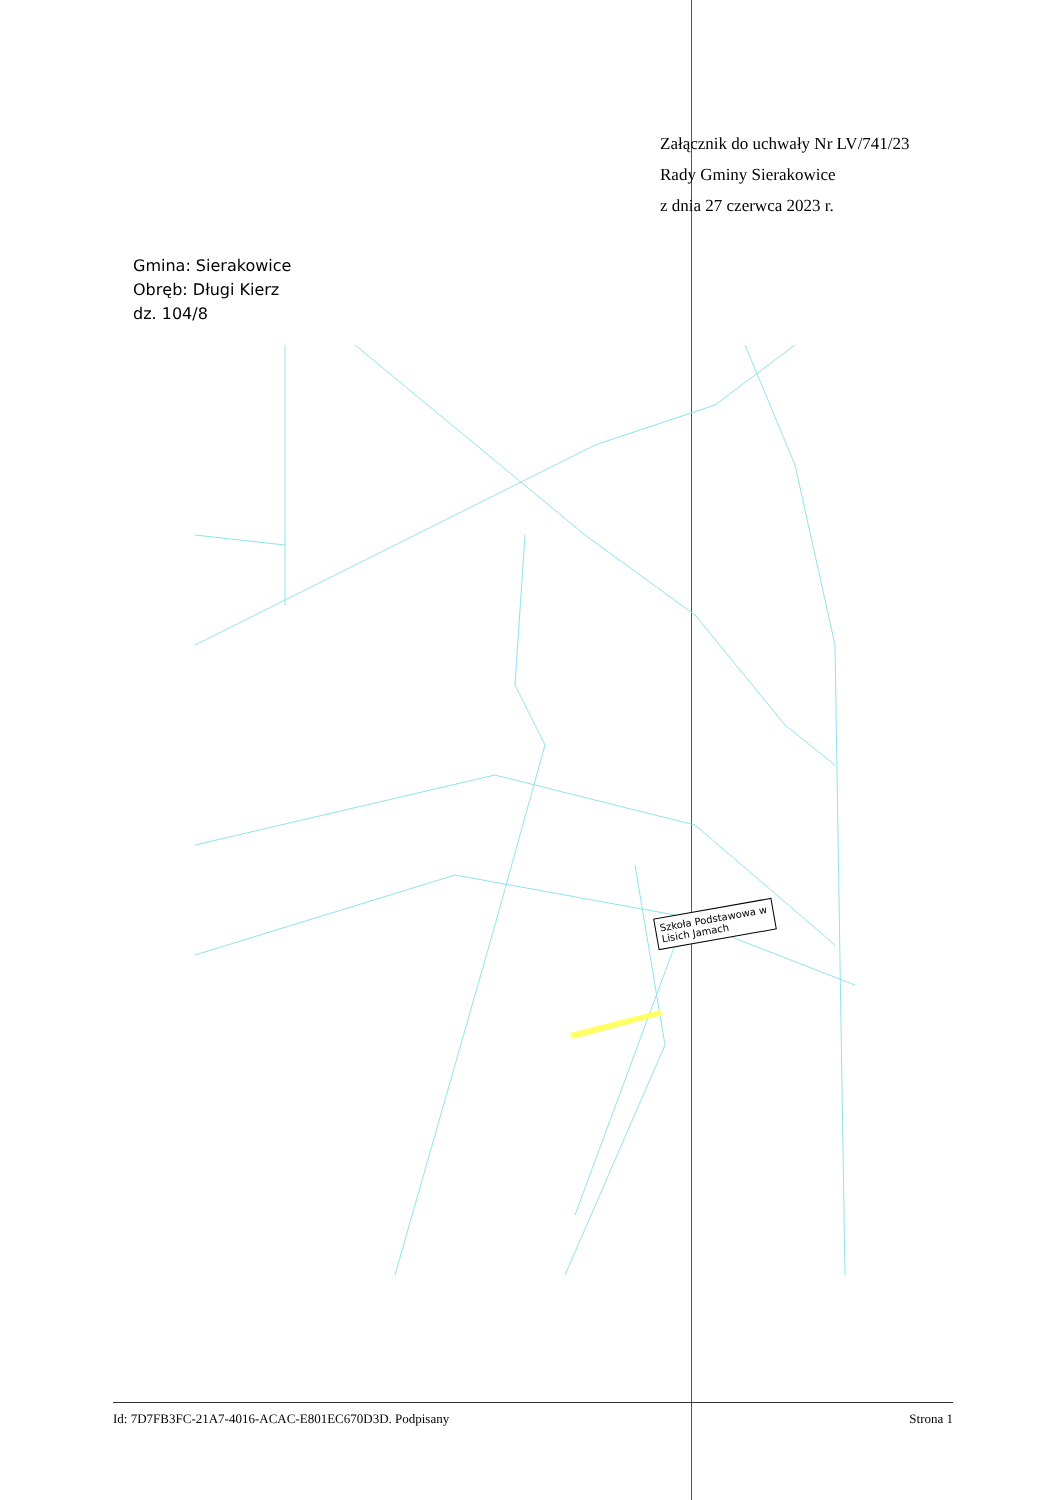Załącznik do uchwały Nr LV/741/23
Rady Gminy Sierakowice
z dnia 27 czerwca 2023 r.
Gmina: Sierakowice
Obręb: Długi Kierz
dz. 104/8
Szkoła Podstawowa w Lisich Jamach
Id: 7D7FB3FC-21A7-4016-ACAC-E801EC670D3D. Podpisany Strona 1